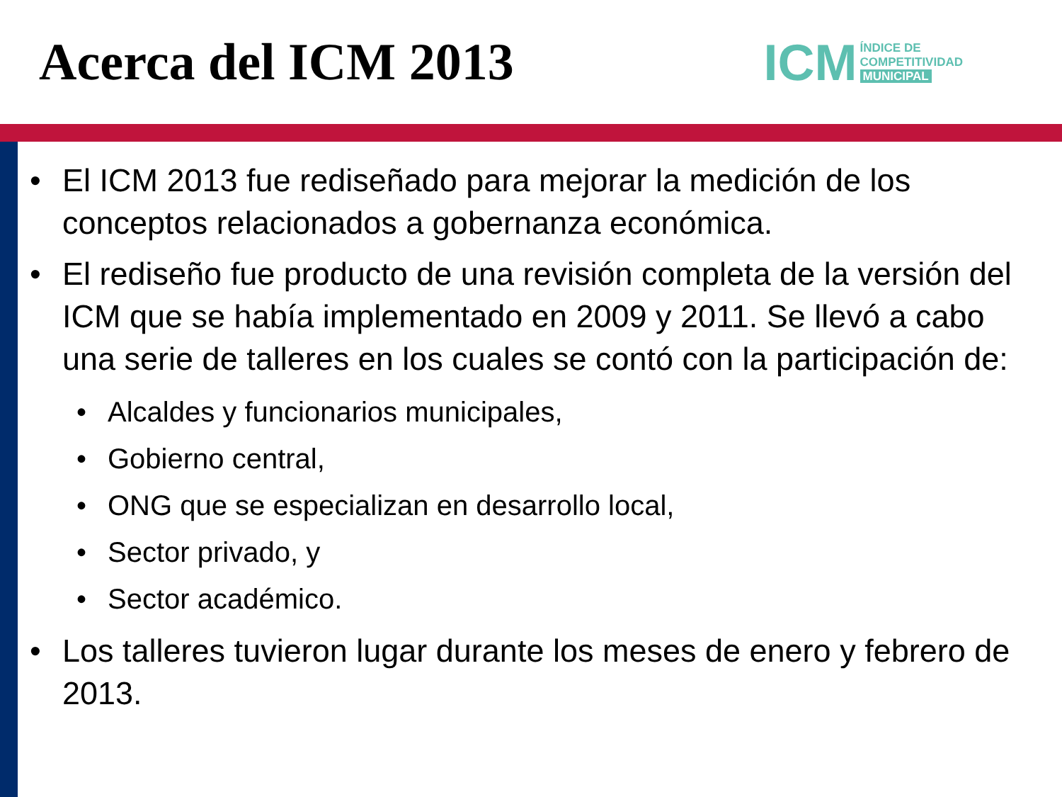Acerca del ICM 2013
ICM
ÍNDICE DE
COMPETITIVIDAD
MUNICIPAL
• El ICM 2013 fue rediseñado para mejorar la medición de los conceptos relacionados a gobernanza económica.
• El rediseño fue producto de una revisión completa de la versión del ICM que se había implementado en 2009 y 2011. Se llevó a cabo una serie de talleres en los cuales se contó con la participación de:
• Alcaldes y funcionarios municipales,
• Gobierno central,
• ONG que se especializan en desarrollo local,
• Sector privado, y
• Sector académico.
• Los talleres tuvieron lugar durante los meses de enero y febrero de 2013.